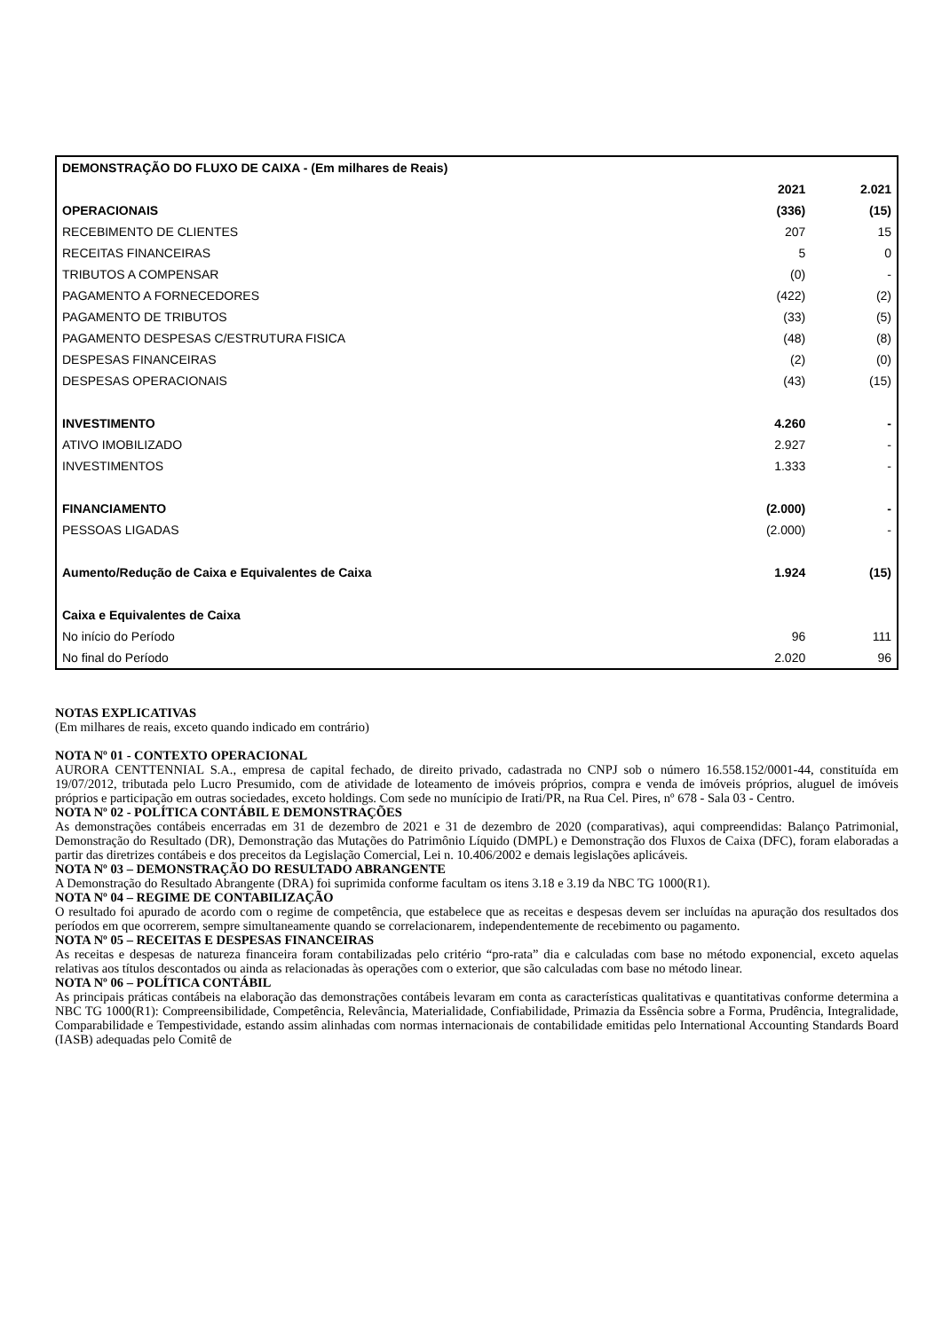| DEMONSTRAÇÃO DO FLUXO DE CAIXA - (Em milhares de Reais) | | |
| | 2021 | 2.021 |
| OPERACIONAIS | (336) | (15) |
| RECEBIMENTO DE CLIENTES | 207 | 15 |
| RECEITAS FINANCEIRAS | 5 | 0 |
| TRIBUTOS A COMPENSAR | (0) | - |
| PAGAMENTO A FORNECEDORES | (422) | (2) |
| PAGAMENTO DE TRIBUTOS | (33) | (5) |
| PAGAMENTO DESPESAS C/ESTRUTURA FISICA | (48) | (8) |
| DESPESAS FINANCEIRAS | (2) | (0) |
| DESPESAS OPERACIONAIS | (43) | (15) |
| INVESTIMENTO | 4.260 | - |
| ATIVO IMOBILIZADO | 2.927 | - |
| INVESTIMENTOS | 1.333 | - |
| FINANCIAMENTO | (2.000) | - |
| PESSOAS LIGADAS | (2.000) | - |
| Aumento/Redução de Caixa e Equivalentes de Caixa | 1.924 | (15) |
| Caixa e Equivalentes de Caixa | | |
| No início do Período | 96 | 111 |
| No final do Período | 2.020 | 96 |
NOTAS EXPLICATIVAS
(Em milhares de reais, exceto quando indicado em contrário)
NOTA Nº 01 - CONTEXTO OPERACIONAL
AURORA CENTTENNIAL S.A., empresa de capital fechado, de direito privado, cadastrada no CNPJ sob o número 16.558.152/0001-44, constituída em 19/07/2012, tributada pelo Lucro Presumido, com de atividade de loteamento de imóveis próprios, compra e venda de imóveis próprios, aluguel de imóveis próprios e participação em outras sociedades, exceto holdings. Com sede no munícipio de Irati/PR, na Rua Cel. Pires, nº 678 - Sala 03 - Centro.
NOTA Nº 02 - POLÍTICA CONTÁBIL E DEMONSTRAÇÕES
As demonstrações contábeis encerradas em 31 de dezembro de 2021 e 31 de dezembro de 2020 (comparativas), aqui compreendidas: Balanço Patrimonial, Demonstração do Resultado (DR), Demonstração das Mutações do Patrimônio Líquido (DMPL) e Demonstração dos Fluxos de Caixa (DFC), foram elaboradas a partir das diretrizes contábeis e dos preceitos da Legislação Comercial, Lei n. 10.406/2002 e demais legislações aplicáveis.
NOTA Nº 03 – DEMONSTRAÇÃO DO RESULTADO ABRANGENTE
A Demonstração do Resultado Abrangente (DRA) foi suprimida conforme facultam os itens 3.18 e 3.19 da NBC TG 1000(R1).
NOTA Nº 04 – REGIME DE CONTABILIZAÇÃO
O resultado foi apurado de acordo com o regime de competência, que estabelece que as receitas e despesas devem ser incluídas na apuração dos resultados dos períodos em que ocorrerem, sempre simultaneamente quando se correlacionarem, independentemente de recebimento ou pagamento.
NOTA Nº 05 – RECEITAS E DESPESAS FINANCEIRAS
As receitas e despesas de natureza financeira foram contabilizadas pelo critério “pro-rata” dia e calculadas com base no método exponencial, exceto aquelas relativas aos títulos descontados ou ainda as relacionadas às operações com o exterior, que são calculadas com base no método linear.
NOTA Nº 06 – POLÍTICA CONTÁBIL
As principais práticas contábeis na elaboração das demonstrações contábeis levaram em conta as características qualitativas e quantitativas conforme determina a NBC TG 1000(R1): Compreensibilidade, Competência, Relevância, Materialidade, Confiabilidade, Primazia da Essência sobre a Forma, Prudência, Integralidade, Comparabilidade e Tempestividade, estando assim alinhadas com normas internacionais de contabilidade emitidas pelo International Accounting Standards Board (IASB) adequadas pelo Comitê de